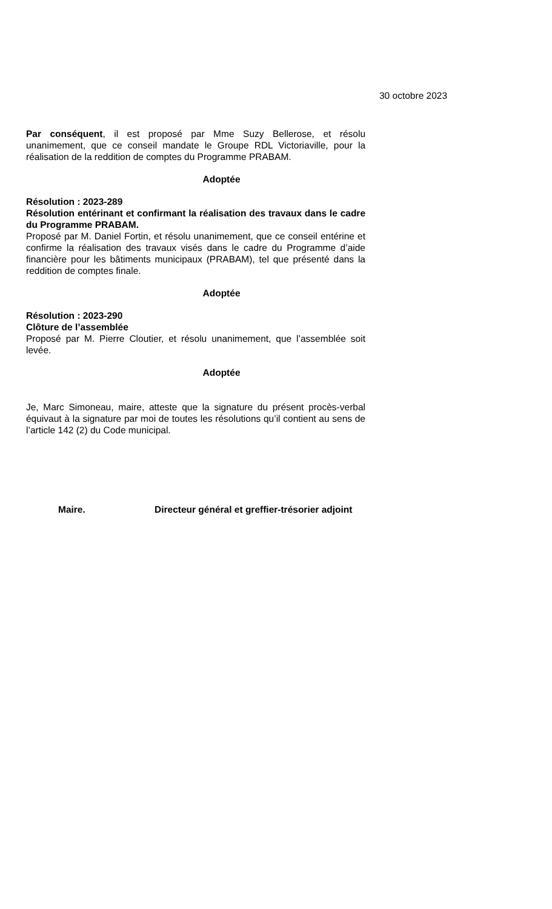30 octobre 2023
Par conséquent, il est proposé par Mme Suzy Bellerose, et résolu unanimement, que ce conseil mandate le Groupe RDL Victoriaville, pour la réalisation de la reddition de comptes du Programme PRABAM.
Adoptée
Résolution : 2023-289
Résolution entérinant et confirmant la réalisation des travaux dans le cadre du Programme PRABAM.
Proposé par M. Daniel Fortin, et résolu unanimement, que ce conseil entérine et confirme la réalisation des travaux visés dans le cadre du Programme d’aide financière pour les bâtiments municipaux (PRABAM), tel que présenté dans la reddition de comptes finale.
Adoptée
Résolution : 2023-290
Clôture de l’assemblée
Proposé par M. Pierre Cloutier, et résolu unanimement, que l’assemblée soit levée.
Adoptée
Je, Marc Simoneau, maire, atteste que la signature du présent procès-verbal équivaut à la signature par moi de toutes les résolutions qu’il contient au sens de l’article 142 (2) du Code municipal.
Maire. Directeur général et greffier-trésorier adjoint